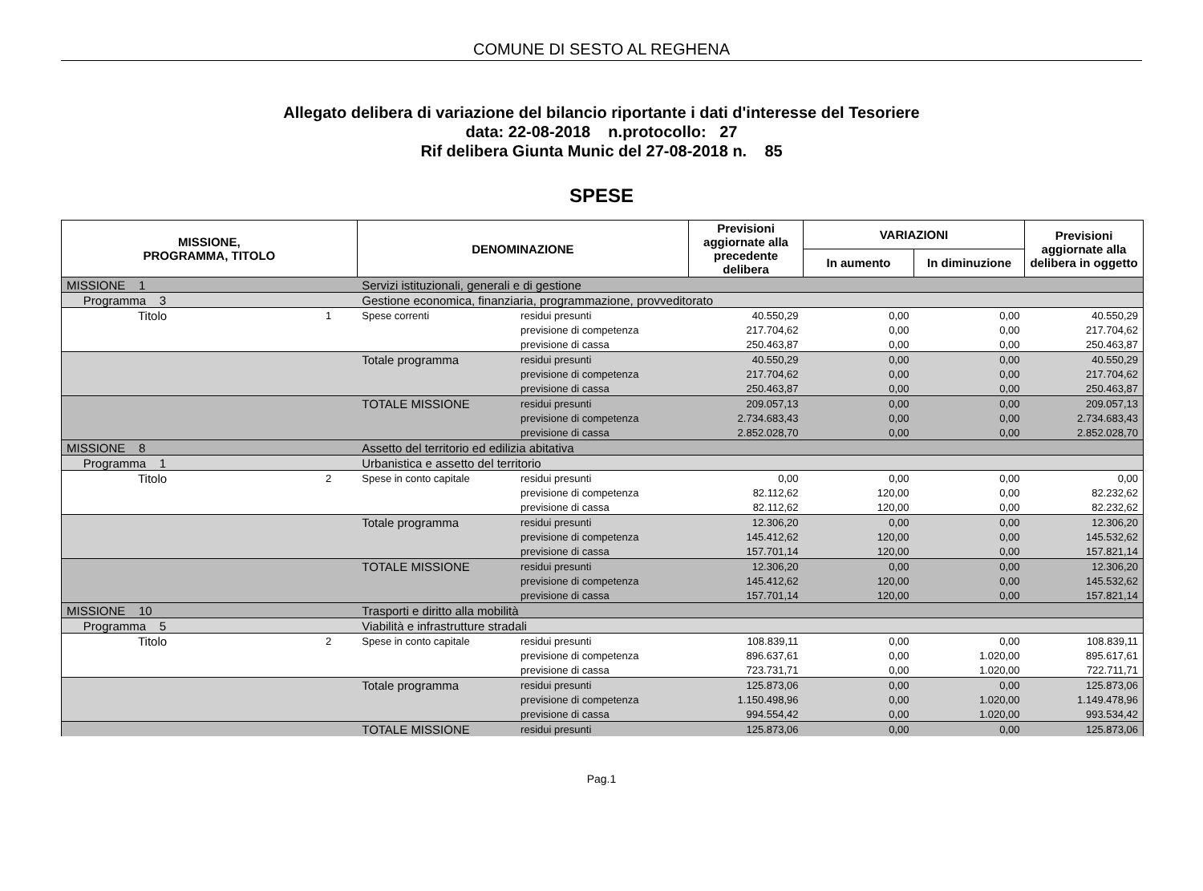COMUNE DI SESTO AL REGHENA
Allegato delibera di variazione del bilancio riportante i dati d'interesse del Tesoriere
data: 22-08-2018 n.protocollo: 27
Rif delibera Giunta Munic del 27-08-2018 n. 85
SPESE
| MISSIONE, PROGRAMMA, TITOLO | | DENOMINAZIONE | | Previsioni aggiornate alla precedente delibera | VARIAZIONI | | Previsioni aggiornate alla delibera in oggetto |
| --- | --- | --- | --- | --- | --- | --- | --- |
| | | | | | In aumento | In diminuzione | |
| MISSIONE 1 | | Servizi istituzionali, generali e di gestione | | | | | |
| Programma 3 | | Gestione economica, finanziaria, programmazione, provveditorato | | | | | |
| Titolo | 1 | Spese correnti | residui presunti | 40.550,29 | 0,00 | 0,00 | 40.550,29 |
| | | | previsione di competenza | 217.704,62 | 0,00 | 0,00 | 217.704,62 |
| | | | previsione di cassa | 250.463,87 | 0,00 | 0,00 | 250.463,87 |
| | | Totale programma | residui presunti | 40.550,29 | 0,00 | 0,00 | 40.550,29 |
| | | | previsione di competenza | 217.704,62 | 0,00 | 0,00 | 217.704,62 |
| | | | previsione di cassa | 250.463,87 | 0,00 | 0,00 | 250.463,87 |
| | | TOTALE MISSIONE | residui presunti | 209.057,13 | 0,00 | 0,00 | 209.057,13 |
| | | | previsione di competenza | 2.734.683,43 | 0,00 | 0,00 | 2.734.683,43 |
| | | | previsione di cassa | 2.852.028,70 | 0,00 | 0,00 | 2.852.028,70 |
| MISSIONE 8 | | Assetto del territorio ed edilizia abitativa | | | | | |
| Programma 1 | | Urbanistica e assetto del territorio | | | | | |
| Titolo | 2 | Spese in conto capitale | residui presunti | 0,00 | 0,00 | 0,00 | 0,00 |
| | | | previsione di competenza | 82.112,62 | 120,00 | 0,00 | 82.232,62 |
| | | | previsione di cassa | 82.112,62 | 120,00 | 0,00 | 82.232,62 |
| | | Totale programma | residui presunti | 12.306,20 | 0,00 | 0,00 | 12.306,20 |
| | | | previsione di competenza | 145.412,62 | 120,00 | 0,00 | 145.532,62 |
| | | | previsione di cassa | 157.701,14 | 120,00 | 0,00 | 157.821,14 |
| | | TOTALE MISSIONE | residui presunti | 12.306,20 | 0,00 | 0,00 | 12.306,20 |
| | | | previsione di competenza | 145.412,62 | 120,00 | 0,00 | 145.532,62 |
| | | | previsione di cassa | 157.701,14 | 120,00 | 0,00 | 157.821,14 |
| MISSIONE 10 | | Trasporti e diritto alla mobilità | | | | | |
| Programma 5 | | Viabilità e infrastrutture stradali | | | | | |
| Titolo | 2 | Spese in conto capitale | residui presunti | 108.839,11 | 0,00 | 0,00 | 108.839,11 |
| | | | previsione di competenza | 896.637,61 | 0,00 | 1.020,00 | 895.617,61 |
| | | | previsione di cassa | 723.731,71 | 0,00 | 1.020,00 | 722.711,71 |
| | | Totale programma | residui presunti | 125.873,06 | 0,00 | 0,00 | 125.873,06 |
| | | | previsione di competenza | 1.150.498,96 | 0,00 | 1.020,00 | 1.149.478,96 |
| | | | previsione di cassa | 994.554,42 | 0,00 | 1.020,00 | 993.534,42 |
| | | TOTALE MISSIONE | residui presunti | 125.873,06 | 0,00 | 0,00 | 125.873,06 |
Pag.1